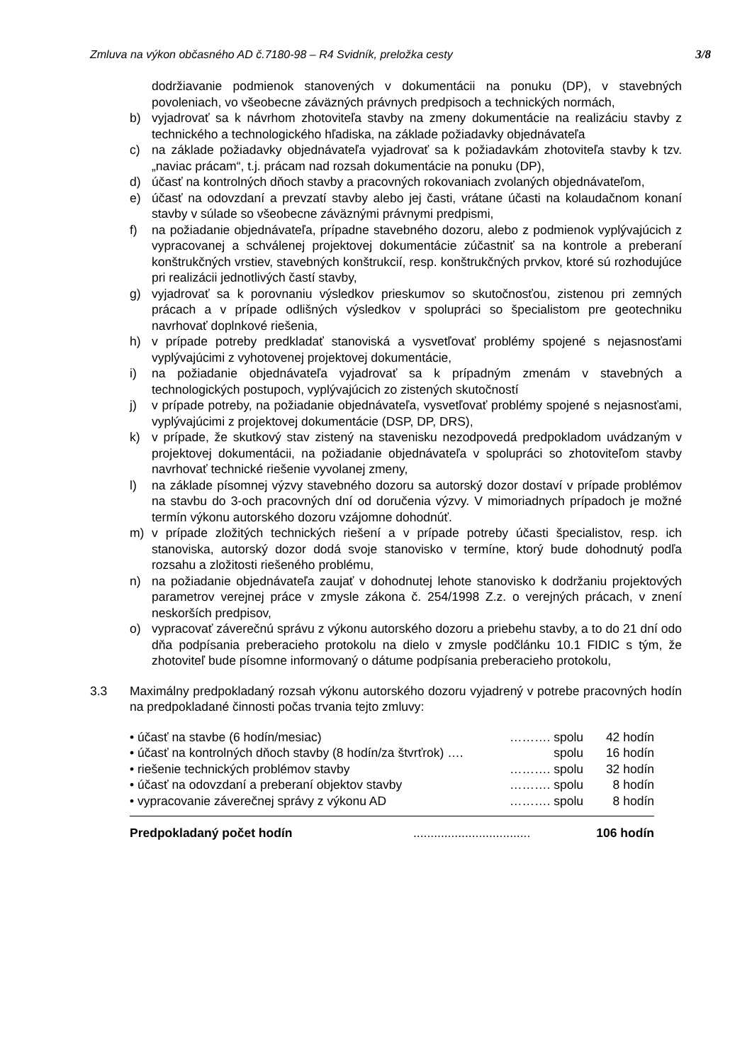Zmluva na výkon občasného AD č.7180-98 – R4 Svidník, preložka cesty 3/8
dodržiavanie podmienok stanovených v dokumentácii na ponuku (DP), v stavebných povoleniach, vo všeobecne záväzných právnych predpisoch a technických normách,
b) vyjadrovať sa k návrhom zhotoviteľa stavby na zmeny dokumentácie na realizáciu stavby z technického a technologického hľadiska, na základe požiadavky objednávateľa
c) na základe požiadavky objednávateľa vyjadrovať sa k požiadavkám zhotoviteľa stavby k tzv. „naviac prácam“, t.j. prácam nad rozsah dokumentácie na ponuku (DP),
d) účasť na kontrolných dňoch stavby a pracovných rokovaniach zvolaných objednávateľom,
e) účasť na odovzdaní a prevzatí stavby alebo jej časti, vrátane účasti na kolaudačnom konaní stavby v súlade so všeobecne záväznými právnymi predpismi,
f) na požiadanie objednávateľa, prípadne stavebného dozoru, alebo z podmienok vyplývajúcich z vypracovanej a schválenej projektovej dokumentácie zúčastniť sa na kontrole a preberaní konštrukčných vrstiev, stavebných konštrukcií, resp. konštrukčných prvkov, ktoré sú rozhodujúce pri realizácii jednotlivých častí stavby,
g) vyjadrovať sa k porovnaniu výsledkov prieskumov so skutočnosťou, zistenou pri zemných prácach a v prípade odlišných výsledkov v spolupráci so špecialistom pre geotechniku navrhovať doplnkové riešenia,
h) v prípade potreby predkladať stanoviská a vysvetľovať problémy spojené s nejasnosťami vyplývajúcimi z vyhotovenej projektovej dokumentácie,
i) na požiadanie objednávateľa vyjadrovať sa k prípadným zmenám v stavebných a technologických postupoch, vyplývajúcich zo zistených skutočností
j) v prípade potreby, na požiadanie objednávateľa, vysvetľovať problémy spojené s nejasnosťami, vyplývajúcimi z projektovej dokumentácie (DSP, DP, DRS),
k) v prípade, že skutkový stav zistený na stavenisku nezodpovedá predpokladom uvádzaným v projektovej dokumentácii, na požiadanie objednávateľa v spolupráci so zhotoviteľom stavby navrhovať technické riešenie vyvolanej zmeny,
l) na základe písomnej výzvy stavebného dozoru sa autorský dozor dostaví v prípade problémov na stavbu do 3-och pracovných dní od doručenia výzvy. V mimoriadnych prípadoch je možné termín výkonu autorského dozoru vzájomne dohodnúť.
m) v prípade zložitých technických riešení a v prípade potreby účasti špecialistov, resp. ich stanoviska, autorský dozor dodá svoje stanovisko v termíne, ktorý bude dohodnutý podľa rozsahu a zložitosti riešeného problému,
n) na požiadanie objednávateľa zaujať v dohodnutej lehote stanovisko k dodržaniu projektových parametrov verejnej práce v zmysle zákona č. 254/1998 Z.z. o verejných prácach, v znení neskorších predpisov,
o) vypracovať záverečnú správu z výkonu autorského dozoru a priebehu stavby, a to do 21 dní odo dňa podpísania preberacieho protokolu na dielo v zmysle podčlánku 10.1 FIDIC s tým, že zhotoviteľ bude písomne informovaný o dátume podpísania preberacieho protokolu,
3.3 Maximálny predpokladaný rozsah výkonu autorského dozoru vyjadrený v potrebe pracovných hodín na predpokladané činnosti počas trvania tejto zmluvy:
• účasť na stavbe (6 hodín/mesiac) ………. spolu 42 hodín
• účasť na kontrolných dňoch stavby (8 hodín/za štvrťrok) …. spolu 16 hodín
• riešenie technických problémov stavby ………. spolu 32 hodín
• účasť na odovzdaní a preberaní objektov stavby ………. spolu 8 hodín
• vypracovanie záverečnej správy z výkonu AD ………. spolu 8 hodín
Predpokladaný počet hodín.................................. 106 hodín